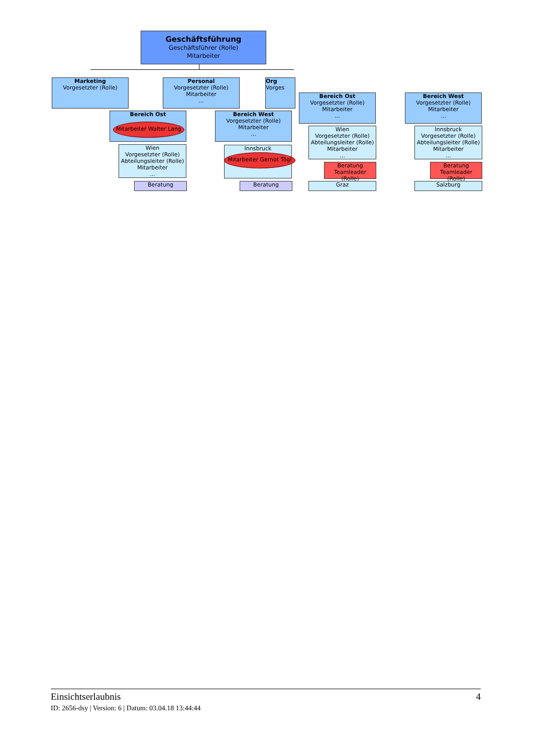Geschäftsführung
Geschäftsführer (Rolle)
Mitarbeiter
Marketing
Vorgesetzter (Rolle)
Personal
Vorgesetzter (Rolle)
Mitarbeiter
...
Org
Vorges
Bereich Ost
Mitarbeiter Walter Lang
Bereich West
Vorgesetzter (Rolle)
Mitarbeiter
...
Wien
Vorgesetzter (Rolle)
Abteilungsleiter (Rolle)
Mitarbeiter
...
Innsbruck
Mitarbeiter Gernot Tögl
Beratung Beratung
Bereich Ost
Vorgesetzter (Rolle)
Mitarbeiter
...
Wien
Vorgesetzter (Rolle)
Abteilungsleiter (Rolle)
Mitarbeiter
...
Beratung
Teamleader (Rolle)
Graz
Bereich West
Vorgesetzter (Rolle)
Mitarbeiter
...
Innsbruck
Vorgesetzter (Rolle)
Abteilungsleiter (Rolle)
Mitarbeiter
...
Beratung
Teamleader (Rolle)
Salzburg
Einsichtserlaubnis 4
ID: 2656-dsy | Version: 6 | Datum: 03.04.18 13:44:44